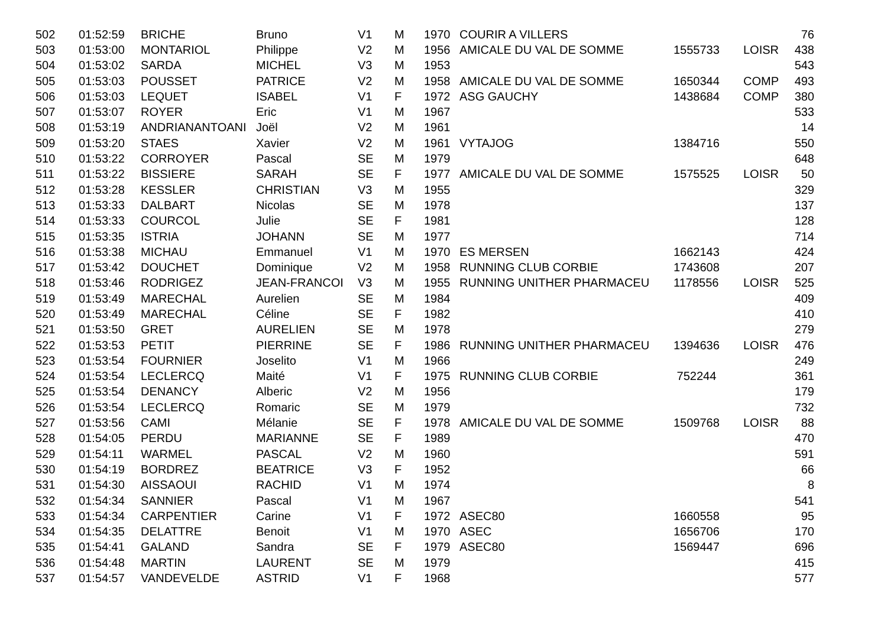| 502 | 01:52:59 | BRICHE | Bruno | V1 | M | 1970 | COURIR A VILLERS | | | 76 |
| 503 | 01:53:00 | MONTARIOL | Philippe | V2 | M | 1956 | AMICALE DU VAL DE SOMME | 1555733 | LOISR | 438 |
| 504 | 01:53:02 | SARDA | MICHEL | V3 | M | 1953 | | | | 543 |
| 505 | 01:53:03 | POUSSET | PATRICE | V2 | M | 1958 | AMICALE DU VAL DE SOMME | 1650344 | COMP | 493 |
| 506 | 01:53:03 | LEQUET | ISABEL | V1 | F | 1972 | ASG GAUCHY | 1438684 | COMP | 380 |
| 507 | 01:53:07 | ROYER | Eric | V1 | M | 1967 | | | | 533 |
| 508 | 01:53:19 | ANDRIANANTOANI | Joël | V2 | M | 1961 | | | | 14 |
| 509 | 01:53:20 | STAES | Xavier | V2 | M | 1961 | VYTAJOG | 1384716 | | 550 |
| 510 | 01:53:22 | CORROYER | Pascal | SE | M | 1979 | | | | 648 |
| 511 | 01:53:22 | BISSIERE | SARAH | SE | F | 1977 | AMICALE DU VAL DE SOMME | 1575525 | LOISR | 50 |
| 512 | 01:53:28 | KESSLER | CHRISTIAN | V3 | M | 1955 | | | | 329 |
| 513 | 01:53:33 | DALBART | Nicolas | SE | M | 1978 | | | | 137 |
| 514 | 01:53:33 | COURCOL | Julie | SE | F | 1981 | | | | 128 |
| 515 | 01:53:35 | ISTRIA | JOHANN | SE | M | 1977 | | | | 714 |
| 516 | 01:53:38 | MICHAU | Emmanuel | V1 | M | 1970 | ES MERSEN | 1662143 | | 424 |
| 517 | 01:53:42 | DOUCHET | Dominique | V2 | M | 1958 | RUNNING CLUB CORBIE | 1743608 | | 207 |
| 518 | 01:53:46 | RODRIGEZ | JEAN-FRANCOI | V3 | M | 1955 | RUNNING UNITHER PHARMACEU | 1178556 | LOISR | 525 |
| 519 | 01:53:49 | MARECHAL | Aurelien | SE | M | 1984 | | | | 409 |
| 520 | 01:53:49 | MARECHAL | Céline | SE | F | 1982 | | | | 410 |
| 521 | 01:53:50 | GRET | AURELIEN | SE | M | 1978 | | | | 279 |
| 522 | 01:53:53 | PETIT | PIERRINE | SE | F | 1986 | RUNNING UNITHER PHARMACEU | 1394636 | LOISR | 476 |
| 523 | 01:53:54 | FOURNIER | Joselito | V1 | M | 1966 | | | | 249 |
| 524 | 01:53:54 | LECLERCQ | Maité | V1 | F | 1975 | RUNNING CLUB CORBIE | 752244 | | 361 |
| 525 | 01:53:54 | DENANCY | Alberic | V2 | M | 1956 | | | | 179 |
| 526 | 01:53:54 | LECLERCQ | Romaric | SE | M | 1979 | | | | 732 |
| 527 | 01:53:56 | CAMI | Mélanie | SE | F | 1978 | AMICALE DU VAL DE SOMME | 1509768 | LOISR | 88 |
| 528 | 01:54:05 | PERDU | MARIANNE | SE | F | 1989 | | | | 470 |
| 529 | 01:54:11 | WARMEL | PASCAL | V2 | M | 1960 | | | | 591 |
| 530 | 01:54:19 | BORDREZ | BEATRICE | V3 | F | 1952 | | | | 66 |
| 531 | 01:54:30 | AISSAOUI | RACHID | V1 | M | 1974 | | | | 8 |
| 532 | 01:54:34 | SANNIER | Pascal | V1 | M | 1967 | | | | 541 |
| 533 | 01:54:34 | CARPENTIER | Carine | V1 | F | 1972 | ASEC80 | 1660558 | | 95 |
| 534 | 01:54:35 | DELATTRE | Benoit | V1 | M | 1970 | ASEC | 1656706 | | 170 |
| 535 | 01:54:41 | GALAND | Sandra | SE | F | 1979 | ASEC80 | 1569447 | | 696 |
| 536 | 01:54:48 | MARTIN | LAURENT | SE | M | 1979 | | | | 415 |
| 537 | 01:54:57 | VANDEVELDE | ASTRID | V1 | F | 1968 | | | | 577 |